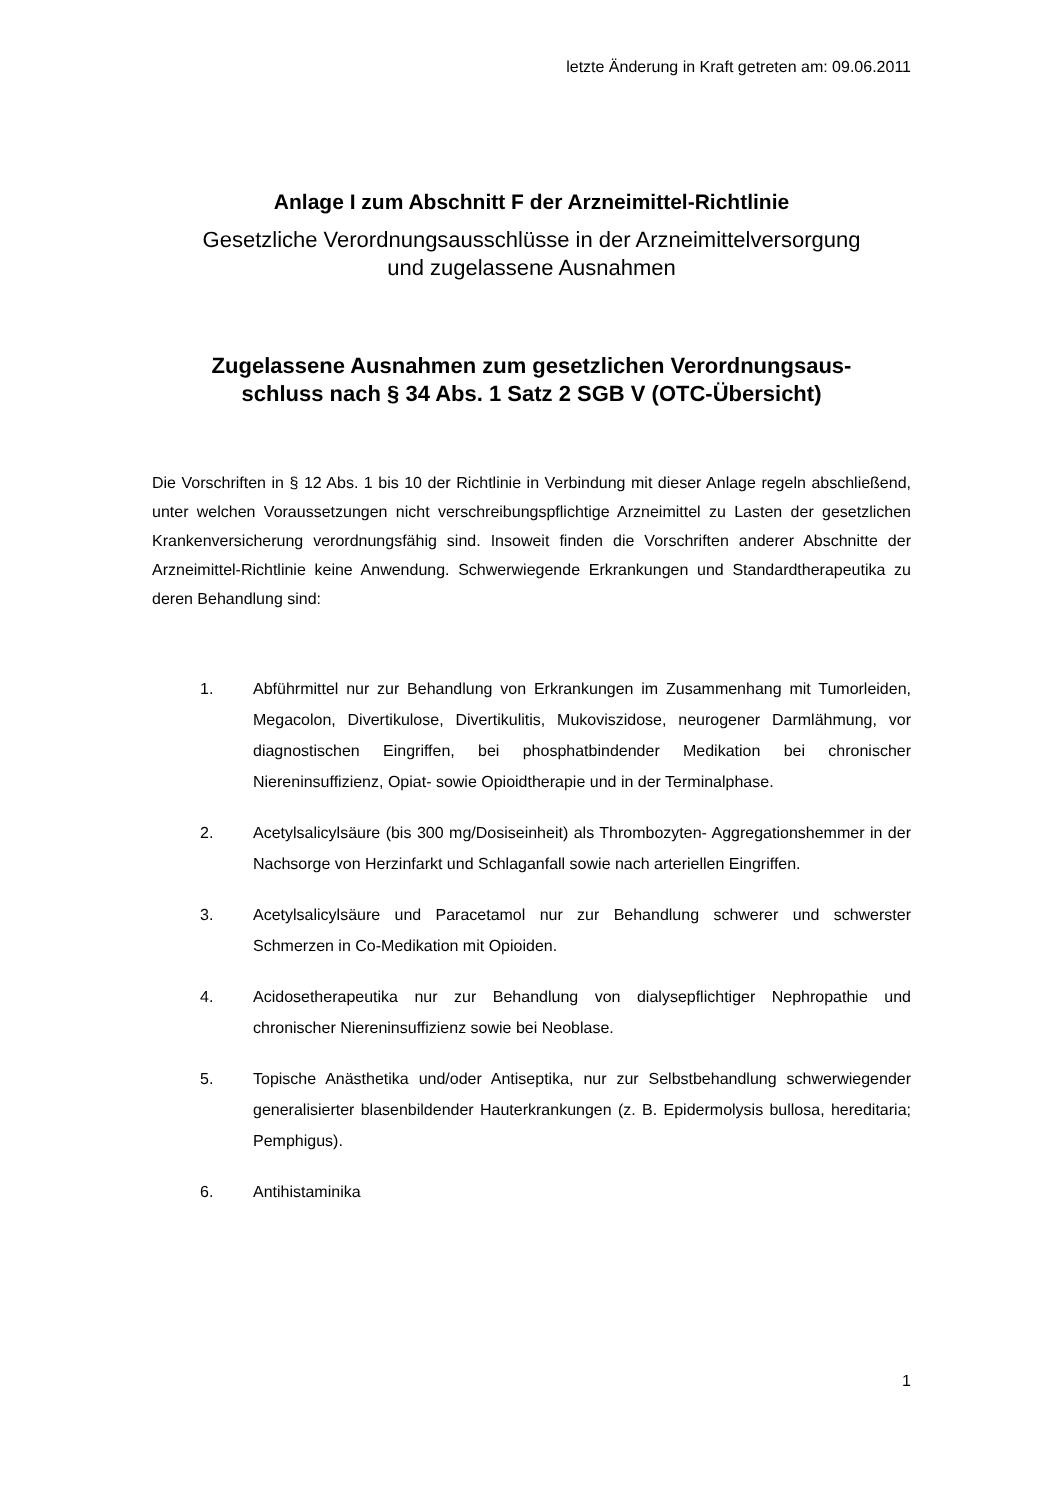letzte Änderung in Kraft getreten am: 09.06.2011
Anlage I zum Abschnitt F der Arzneimittel-Richtlinie
Gesetzliche Verordnungsausschlüsse in der Arzneimittelversorgung
und zugelassene Ausnahmen
Zugelassene Ausnahmen zum gesetzlichen Verordnungsaus-
schluss nach § 34 Abs. 1 Satz 2 SGB V (OTC-Übersicht)
Die Vorschriften in § 12 Abs. 1 bis 10 der Richtlinie in Verbindung mit dieser Anlage regeln abschließend, unter welchen Voraussetzungen nicht verschreibungspflichtige Arzneimittel zu Lasten der gesetzlichen Krankenversicherung verordnungsfähig sind. Insoweit finden die Vorschriften anderer Abschnitte der Arzneimittel-Richtlinie keine Anwendung. Schwerwiegende Erkrankungen und Standardtherapeutika zu deren Behandlung sind:
1. Abführmittel nur zur Behandlung von Erkrankungen im Zusammenhang mit Tumorleiden, Megacolon, Divertikulose, Divertikulitis, Mukoviszidose, neurogener Darmlähmung, vor diagnostischen Eingriffen, bei phosphatbindender Medikation bei chronischer Niereninsuffizienz, Opiat- sowie Opioidtherapie und in der Terminalphase.
2. Acetylsalicylsäure (bis 300 mg/Dosiseinheit) als Thrombozyten- Aggregationshemmer in der Nachsorge von Herzinfarkt und Schlaganfall sowie nach arteriellen Eingriffen.
3. Acetylsalicylsäure und Paracetamol nur zur Behandlung schwerer und schwerster Schmerzen in Co-Medikation mit Opioiden.
4. Acidosetherapeutika nur zur Behandlung von dialysepflichtiger Nephropathie und chronischer Niereninsuffizienz sowie bei Neoblase.
5. Topische Anästhetika und/oder Antiseptika, nur zur Selbstbehandlung schwerwiegender generalisierter blasenbildender Hauterkrankungen (z. B. Epidermolysis bullosa, hereditaria; Pemphigus).
6. Antihistaminika
1